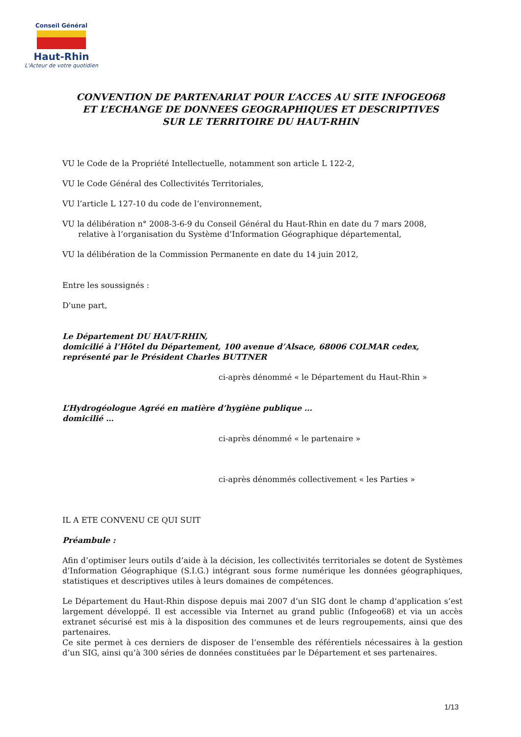Conseil Général
Haut-Rhin
L'Acteur de votre quotidien
CONVENTION DE PARTENARIAT POUR L’ACCES AU SITE INFOGEO68
ET L’ECHANGE DE DONNEES GEOGRAPHIQUES ET DESCRIPTIVES
SUR LE TERRITOIRE DU HAUT-RHIN
VU le Code de la Propriété Intellectuelle, notamment son article L 122-2,
VU le Code Général des Collectivités Territoriales,
VU l’article L 127-10 du code de l’environnement,
VU la délibération n° 2008-3-6-9 du Conseil Général du Haut-Rhin en date du 7 mars 2008,
relative à l’organisation du Système d’Information Géographique départemental,
VU la délibération de la Commission Permanente en date du 14 juin 2012,
Entre les soussignés :
D'une part,
Le Département DU HAUT-RHIN,
domicilié à l’Hôtel du Département, 100 avenue d’Alsace, 68006 COLMAR cedex,
représenté par le Président Charles BUTTNER
ci-après dénommé « le Département du Haut-Rhin »
L’Hydrogéologue Agréé en matière d’hygiène publique …
domicilié …
ci-après dénommé « le partenaire »
ci-après dénommés collectivement « les Parties »
IL A ETE CONVENU CE QUI SUIT
Préambule :
Afin d’optimiser leurs outils d’aide à la décision, les collectivités territoriales se dotent de Systèmes d’Information Géographique (S.I.G.) intégrant sous forme numérique les données géographiques, statistiques et descriptives utiles à leurs domaines de compétences.
Le Département du Haut-Rhin dispose depuis mai 2007 d’un SIG dont le champ d’application s’est largement développé. Il est accessible via Internet au grand public (Infogeo68) et via un accès extranet sécurisé est mis à la disposition des communes et de leurs regroupements, ainsi que des partenaires.
Ce site permet à ces derniers de disposer de l’ensemble des référentiels nécessaires à la gestion d’un SIG, ainsi qu’à 300 séries de données constituées par le Département et ses partenaires.
1/13